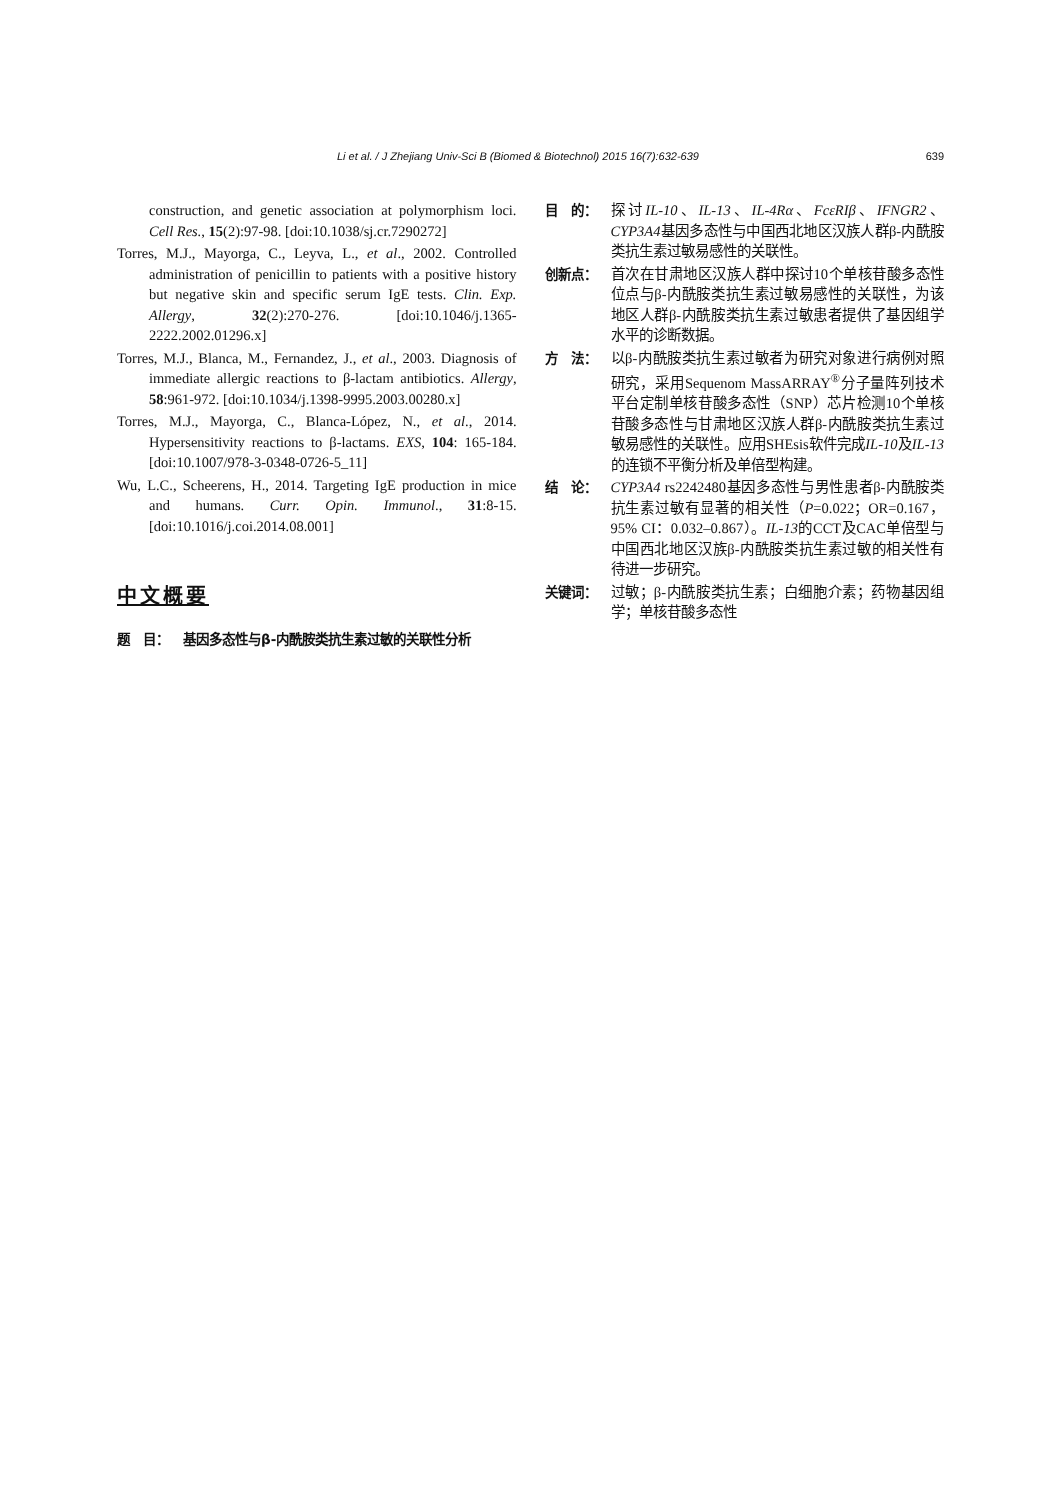Li et al. / J Zhejiang Univ-Sci B (Biomed & Biotechnol) 2015 16(7):632-639 639
construction, and genetic association at polymorphism loci. Cell Res., 15(2):97-98. [doi:10.1038/sj.cr.7290272]
Torres, M.J., Mayorga, C., Leyva, L., et al., 2002. Controlled administration of penicillin to patients with a positive history but negative skin and specific serum IgE tests. Clin. Exp. Allergy, 32(2):270-276. [doi:10.1046/j.1365-2222.2002.01296.x]
Torres, M.J., Blanca, M., Fernandez, J., et al., 2003. Diagnosis of immediate allergic reactions to β-lactam antibiotics. Allergy, 58:961-972. [doi:10.1034/j.1398-9995.2003.00280.x]
Torres, M.J., Mayorga, C., Blanca-López, N., et al., 2014. Hypersensitivity reactions to β-lactams. EXS, 104: 165-184. [doi:10.1007/978-3-0348-0726-5_11]
Wu, L.C., Scheerens, H., 2014. Targeting IgE production in mice and humans. Curr. Opin. Immunol., 31:8-15. [doi:10.1016/j.coi.2014.08.001]
中文概要
题　目： 基因多态性与β-内酰胺类抗生素过敏的关联性分析
目　的： 探讨IL-10、IL-13、IL-4Rα、FcεRIβ、IFNGR2、CYP3A4基因多态性与中国西北地区汉族人群β-内酰胺类抗生素过敏易感性的关联性。
创新点： 首次在甘肃地区汉族人群中探讨10个单核苷酸多态性位点与β-内酰胺类抗生素过敏易感性的关联性，为该地区人群β-内酰胺类抗生素过敏患者提供了基因组学水平的诊断数据。
方　法： 以β-内酰胺类抗生素过敏者为研究对象进行病例对照研究，采用Sequenom MassARRAY<sup>®</sup>分子量阵列技术平台定制单核苷酸多态性（SNP）芯片检测10个单核苷酸多态性与甘肃地区汉族人群β-内酰胺类抗生素过敏易感性的关联性。应用SHEsis软件完成IL-10及IL-13的连锁不平衡分析及单倍型构建。
结　论： CYP3A4 rs2242480基因多态性与男性患者β-内酰胺类抗生素过敏有显著的相关性（P=0.022；OR=0.167，95% CI：0.032–0.867）。IL-13的CCT及CAC单倍型与中国西北地区汉族β-内酰胺类抗生素过敏的相关性有待进一步研究。
关键词： 过敏；β-内酰胺类抗生素；白细胞介素；药物基因组学；单核苷酸多态性